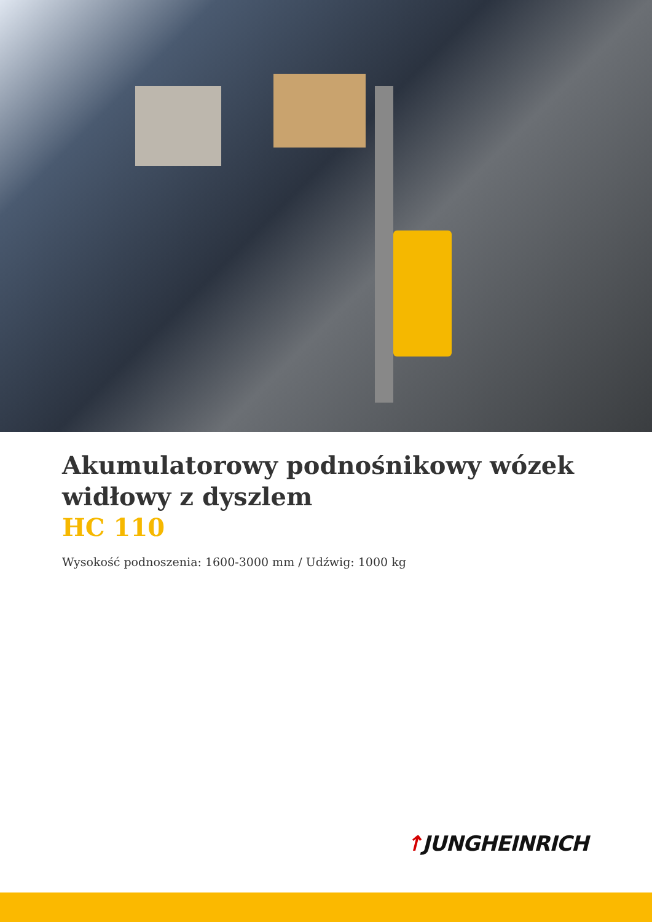Akumulatorowy podnośnikowy wózek widłowy z dyszlem
HC 110
Wysokość podnoszenia: 1600-3000 mm / Udźwig: 1000 kg
↑JUNGHEINRICH